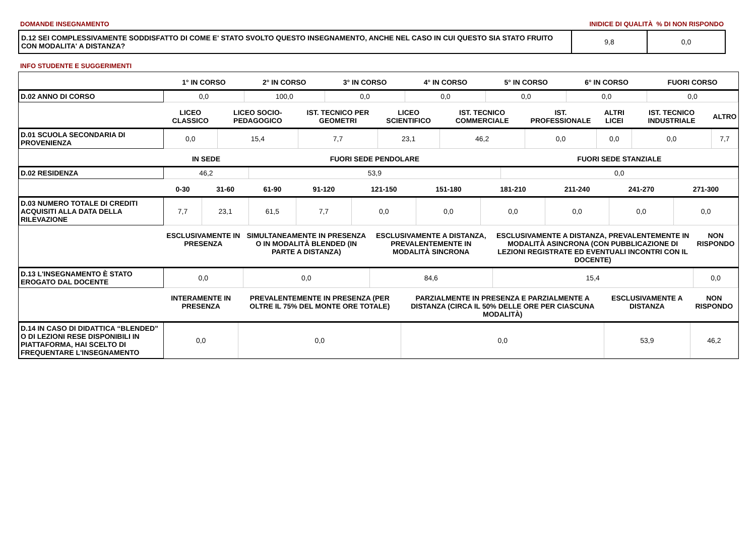DOMANDE INSEGNAMENTO INIDICE DI QUALITÀ % DI NON RISPONDO
| D.12 SEI COMPLESSIVAMENTE SODDISFATTO DI COME E' STATO SVOLTO QUESTO INSEGNAMENTO, ANCHE NEL CASO IN CUI QUESTO SIA STATO FRUITO CON MODALITA' A DISTANZA? | 9,8 | 0,0 |
INFO STUDENTE E SUGGERIMENTI
| | 1° IN CORSO | 2° IN CORSO | 3° IN CORSO | 4° IN CORSO | 5° IN CORSO | 6° IN CORSO | FUORI CORSO |
| --- | --- | --- | --- | --- | --- | --- | --- |
| D.02 ANNO DI CORSO | 0,0 | 100,0 | 0,0 | 0,0 | 0,0 | 0,0 | 0,0 |
| | LICEO CLASSICO | LICEO SOCIO-PEDAGOGICO | IST. TECNICO PER GEOMETRI | LICEO SCIENTIFICO | IST. TECNICO COMMERCIALE | IST. PROFESSIONALE | ALTRI LICEI | IST. TECNICO INDUSTRIALE | ALTRO |
| --- | --- | --- | --- | --- | --- | --- | --- | --- | --- |
| D.01 SCUOLA SECONDARIA DI PROVENIENZA | 0,0 | 15,4 | 7,7 | 23,1 | 46,2 | 0,0 | 0,0 | 0,0 | 7,7 |
| | IN SEDE | FUORI SEDE PENDOLARE | FUORI SEDE STANZIALE |
| --- | --- | --- | --- |
| D.02 RESIDENZA | 46,2 | 53,9 | 0,0 |
| | 0-30 | 31-60 | 61-90 | 91-120 | 121-150 | 151-180 | 181-210 | 211-240 | 241-270 | 271-300 |
| --- | --- | --- | --- | --- | --- | --- | --- | --- | --- | --- |
| D.03 NUMERO TOTALE DI CREDITI ACQUISITI ALLA DATA DELLA RILEVAZIONE | 7,7 | 23,1 | 61,5 | 7,7 | 0,0 | 0,0 | 0,0 | 0,0 | 0,0 | 0,0 |
| | ESCLUSIVAMENTE IN PRESENZA | SIMULTANEAMENTE IN PRESENZA O IN MODALITÀ BLENDED (IN PARTE A DISTANZA) | ESCLUSIVAMENTE A DISTANZA, PREVALENTEMENTE IN MODALITÀ SINCRONA | ESCLUSIVAMENTE A DISTANZA, PREVALENTEMENTE IN MODALITÀ ASINCRONA (CON PUBBLICAZIONE DI LEZIONI REGISTRATE ED EVENTUALI INCONTRI CON IL DOCENTE) | NON RISPONDO |
| --- | --- | --- | --- | --- | --- |
| D.13 L'INSEGNAMENTO È STATO EROGATO DAL DOCENTE | 0,0 | 0,0 | 84,6 | 15,4 | 0,0 |
| | INTERAMENTE IN PRESENZA | PREVALENTEMENTE IN PRESENZA (PER OLTRE IL 75% DEL MONTE ORE TOTALE) | PARZIALMENTE IN PRESENZA E PARZIALMENTE A DISTANZA (CIRCA IL 50% DELLE ORE PER CIASCUNA MODALITÀ) | ESCLUSIVAMENTE A DISTANZA | NON RISPONDO |
| --- | --- | --- | --- | --- | --- |
| D.14 IN CASO DI DIDATTICA “BLENDED” O DI LEZIONI RESE DISPONIBILI IN PIATTAFORMA, HAI SCELTO DI FREQUENTARE L'INSEGNAMENTO | 0,0 | 0,0 | 0,0 | 53,9 | 46,2 |